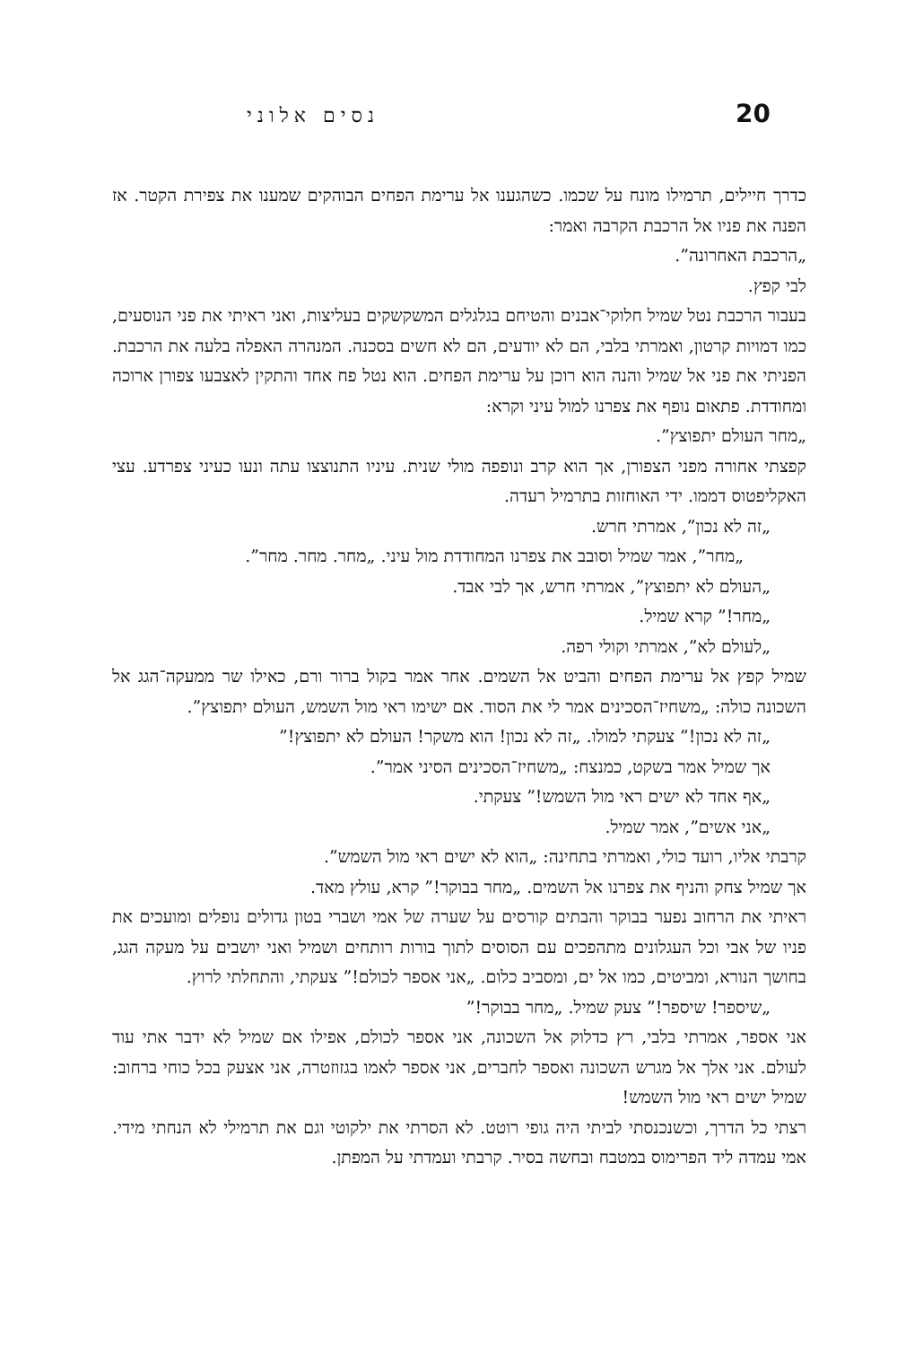20 נסים אלוני
כדרך חיילים, תרמילו מונח על שכמו. כשהגענו אל ערימת הפחים הבוהקים שמענו את צפירת הקטר. אז הפנה את פניו אל הרכבת הקרבה ואמר:
„הרכבת האחרונה”.
לבי קפץ.
בעבור הרכבת נטל שמיל חלוקי־אבנים והטיחם בגלגלים המשקשקים בעליצות, ואני ראיתי את פני הנוסעים, כמו דמויות קרטון, ואמרתי בלבי, הם לא יודעים, הם לא חשים בסכנה. המנהרה האפלה בלעה את הרכבת. הפניתי את פני אל שמיל והנה הוא רוכן על ערימת הפחים. הוא נטל פח אחד והתקין לאצבעו צפורן ארוכה ומחודדת. פתאום נופף את צפרנו למול עיני וקרא:
„מחר העולם יתפוצץ”.
קפצתי אחורה מפני הצפורן, אך הוא קרב ונופפה מולי שנית. עיניו התנוצצו עתה ונעו כעיני צפרדע. עצי האקליפטוס דממו. ידי האוחזות בתרמיל רעדה.
„זה לא נכון”, אמרתי חרש.
„מחר”, אמר שמיל וסובב את צפרנו המחודדת מול עיני. „מחר. מחר. מחר”.
„העולם לא יתפוצץ”, אמרתי חרש, אך לבי אבד.
„מחר!” קרא שמיל.
„לעולם לא”, אמרתי וקולי רפה.
שמיל קפץ אל ערימת הפחים והביט אל השמים. אחר אמר בקול ברור ורם, כאילו שר ממעקה־הגג אל השכונה כולה: „משחיז־הסכינים אמר לי את הסוד. אם ישימו ראי מול השמש, העולם יתפוצץ”.
„זה לא נכון!” צעקתי למולו. „זה לא נכון! הוא משקר! העולם לא יתפוצץ!”
אך שמיל אמר בשקט, כמנצח: „משחיז־הסכינים הסיני אמר”.
„אף אחד לא ישים ראי מול השמש!” צעקתי.
„אני אשים”, אמר שמיל.
קרבתי אליו, רועד כולי, ואמרתי בתחינה: „הוא לא ישים ראי מול השמש”.
אך שמיל צחק והניף את צפרנו אל השמים. „מחר בבוקר!” קרא, עולץ מאד.
ראיתי את הרחוב נפער בבוקר והבתים קורסים על שערה של אמי ושברי בטון גדולים נופלים ומועכים את פניו של אבי וכל העגלונים מתהפכים עם הסוסים לתוך בורות רותחים ושמיל ואני יושבים על מעקה הגג, בחושך הנורא, ומביטים, כמו אל ים, ומסביב כלום. „אני אספר לכולם!” צעקתי, והתחלתי לרוץ.
„שיספר! שיספר!” צעק שמיל. „מחר בבוקר!”
אני אספר, אמרתי בלבי, רץ כדלוק אל השכונה, אני אספר לכולם, אפילו אם שמיל לא ידבר אתי עוד לעולם. אני אלך אל מגרש השכונה ואספר לחברים, אני אספר לאמו בגזוזטרה, אני אצעק בכל כוחי ברחוב: שמיל ישים ראי מול השמש!
רצתי כל הדרך, וכשנכנסתי לביתי היה גופי רוטט. לא הסרתי את ילקוטי וגם את תרמילי לא הנחתי מידי. אמי עמדה ליד הפרימוס במטבח ובחשה בסיר. קרבתי ועמדתי על המפתן.